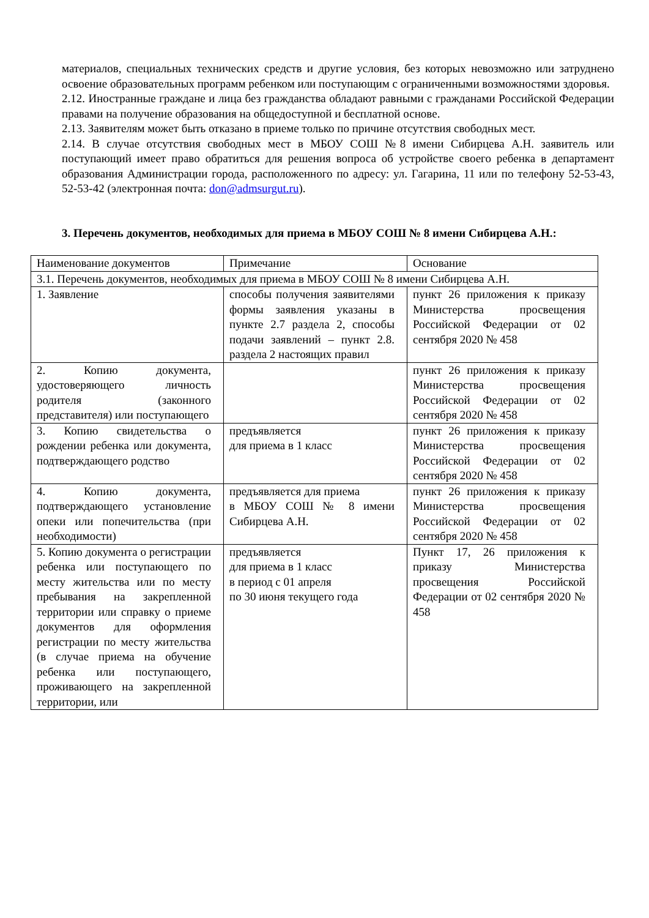материалов, специальных технических средств и другие условия, без которых невозможно или затруднено освоение образовательных программ ребенком или поступающим с ограниченными возможностями здоровья.
2.12. Иностранные граждане и лица без гражданства обладают равными с гражданами Российской Федерации правами на получение образования на общедоступной и бесплатной основе.
2.13. Заявителям может быть отказано в приеме только по причине отсутствия свободных мест.
2.14. В случае отсутствия свободных мест в МБОУ СОШ №8 имени Сибирцева А.Н. заявитель или поступающий имеет право обратиться для решения вопроса об устройстве своего ребенка в департамент образования Администрации города, расположенного по адресу: ул. Гагарина, 11 или по телефону 52-53-43, 52-53-42 (электронная почта: don@admsurgut.ru).
3. Перечень документов, необходимых для приема в МБОУ СОШ № 8 имени Сибирцева А.Н.:
| Наименование документов | Примечание | Основание |
| 3.1. Перечень документов, необходимых для приема в МБОУ СОШ № 8 имени Сибирцева А.Н. | | |
| 1. Заявление | способы получения заявителями формы заявления указаны в пункте 2.7 раздела 2, способы подачи заявлений – пункт 2.8. раздела 2 настоящих правил | пункт 26 приложения к приказу Министерства просвещения Российской Федерации от 02 сентября 2020 № 458 |
| 2. Копию документа, удостоверяющего личность родителя (законного представителя) или поступающего | | пункт 26 приложения к приказу Министерства просвещения Российской Федерации от 02 сентября 2020 № 458 |
| 3. Копию свидетельства о рождении ребенка или документа, подтверждающего родство | предъявляется для приема в 1 класс | пункт 26 приложения к приказу Министерства просвещения Российской Федерации от 02 сентября 2020 № 458 |
| 4. Копию документа, подтверждающего установление опеки или попечительства (при необходимости) | предъявляется для приема в МБОУ СОШ № 8 имени Сибирцева А.Н. | пункт 26 приложения к приказу Министерства просвещения Российской Федерации от 02 сентября 2020 № 458 |
| 5. Копию документа о регистрации ребенка или поступающего по месту жительства или по месту пребывания на закрепленной территории или справку о приеме документов для оформления регистрации по месту жительства (в случае приема на обучение ребенка или поступающего, проживающего на закрепленной территории, или | предъявляется для приема в 1 класс в период с 01 апреля по 30 июня текущего года | Пункт 17, 26 приложения к приказу Министерства просвещения Российской Федерации от 02 сентября 2020 № 458 |